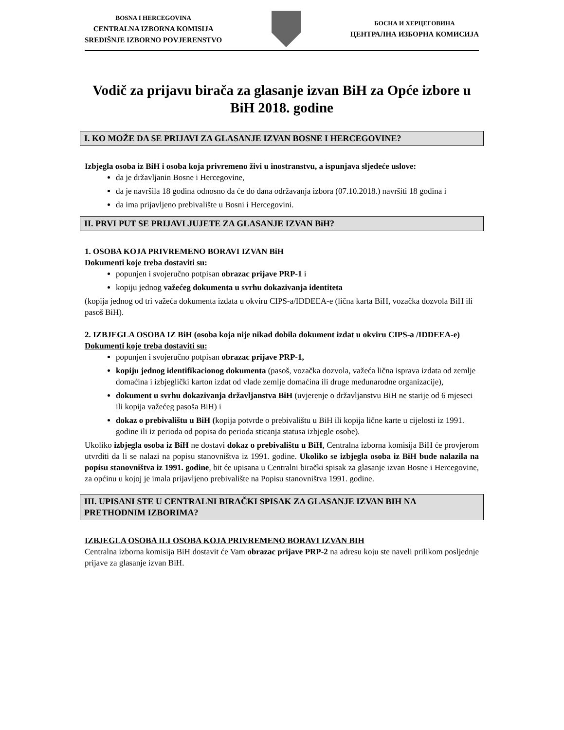BOSNA I HERCEGOVINA
CENTRALNA IZBORNA KOMISIJA
SREDIŠNJE IZBORNO POVJERENSTVO
БОСНА И ХЕРЦЕГОВИНА
ЦЕНТРАЛНА ИЗБОРНА КОМИСИЈА
Vodič za prijavu birača za glasanje izvan BiH za Opće izbore u BiH 2018. godine
I. KO MOŽE DA SE PRIJAVI ZA GLASANJE IZVAN BOSNE I HERCEGOVINE?
Izbjegla osoba iz BiH i osoba koja privremeno živi u inostranstvu, a ispunjava sljedeće uslove:
da je državljanin Bosne i Hercegovine,
da je navršila 18 godina odnosno da će do dana održavanja izbora (07.10.2018.) navršiti 18 godina i
da ima prijavljeno prebivalište u Bosni i Hercegovini.
II. PRVI PUT SE PRIJAVLJUJETE ZA GLASANJE IZVAN BiH?
1. OSOBA KOJA PRIVREMENO BORAVI IZVAN BiH
Dokumenti koje treba dostaviti su:
popunjen i svojeručno potpisan obrazac prijave PRP-1 i
kopiju jednog važećeg dokumenta u svrhu dokazivanja identiteta
(kopija jednog od tri važeća dokumenta izdata u okviru CIPS-a/IDDEEA-e (lična karta BiH, vozačka dozvola BiH ili pasoš BiH).
2. IZBJEGLA OSOBA IZ BiH (osoba koja nije nikad dobila dokument izdat u okviru CIPS-a /IDDEEA-e)
Dokumenti koje treba dostaviti su:
popunjen i svojeručno potpisan obrazac prijave PRP-1,
kopiju jednog identifikacionog dokumenta (pasoš, vozačka dozvola, važeća lična isprava izdata od zemlje domaćina i izbjeglički karton izdat od vlade zemlje domaćina ili druge međunarodne organizacije),
dokument u svrhu dokazivanja državljanstva BiH (uvjerenje o državljanstvu BiH ne starije od 6 mjeseci ili kopija važećeg pasoša BiH) i
dokaz o prebivalištu u BiH (kopija potvrde o prebivalištu u BiH ili kopija lične karte u cijelosti iz 1991. godine ili iz perioda od popisa do perioda sticanja statusa izbjegle osobe).
Ukoliko izbjegla osoba iz BiH ne dostavi dokaz o prebivalištu u BiH, Centralna izborna komisija BiH će provjerom utvrditi da li se nalazi na popisu stanovništva iz 1991. godine. Ukoliko se izbjegla osoba iz BiH bude nalazila na popisu stanovništva iz 1991. godine, bit će upisana u Centralni birački spisak za glasanje izvan Bosne i Hercegovine, za općinu u kojoj je imala prijavljeno prebivalište na Popisu stanovništva 1991. godine.
III. UPISANI STE U CENTRALNI BIRAČKI SPISAK ZA GLASANJE IZVAN BIH NA PRETHODNIM IZBORIMA?
IZBJEGLA OSOBA ILI OSOBA KOJA PRIVREMENO BORAVI IZVAN BIH
Centralna izborna komisija BiH dostavit će Vam obrazac prijave PRP-2 na adresu koju ste naveli prilikom posljednje prijave za glasanje izvan BiH.